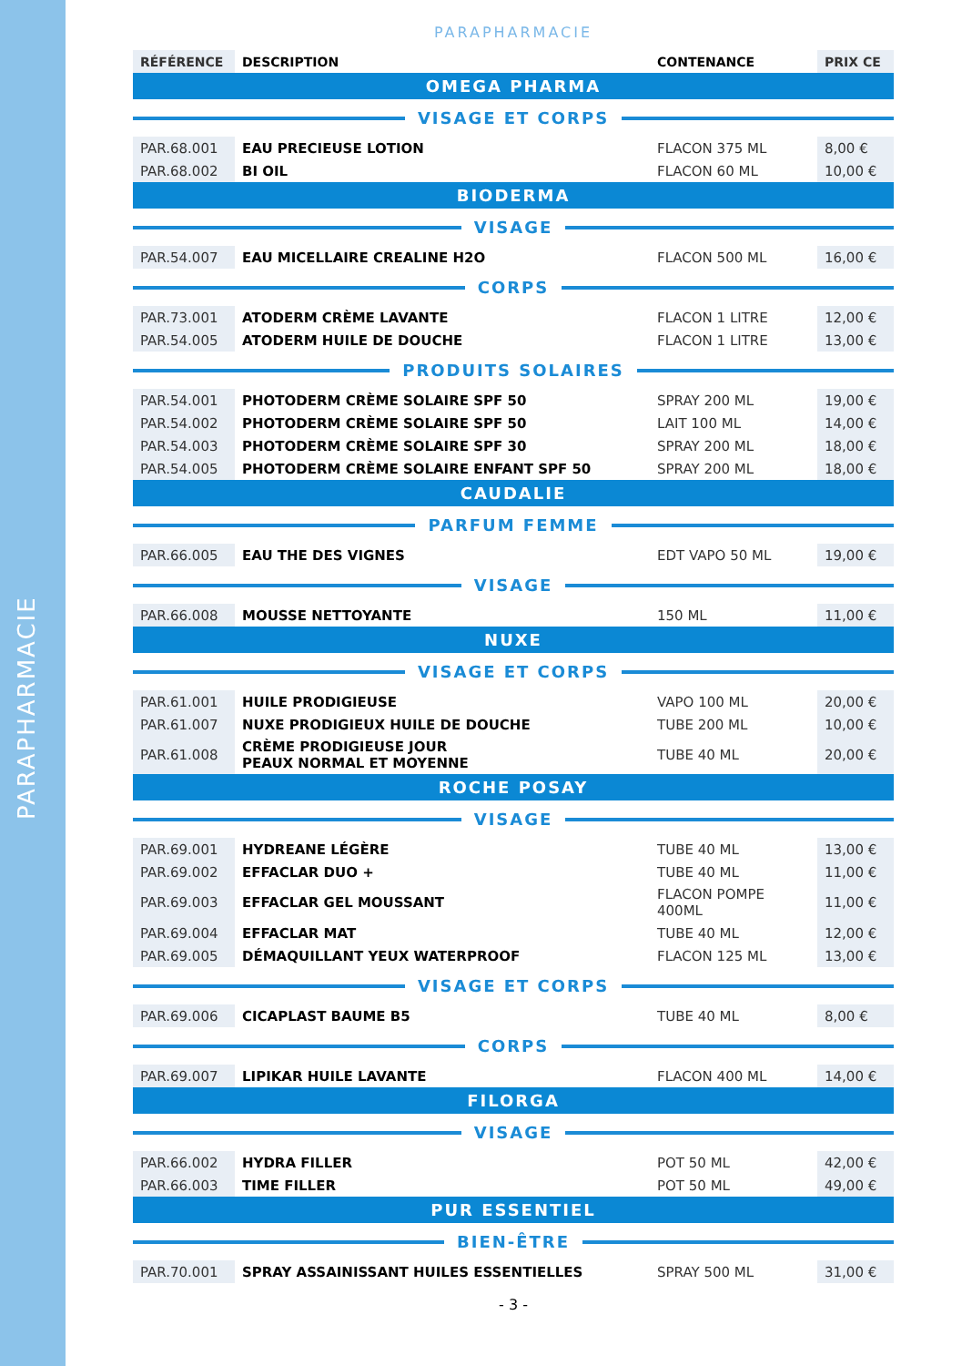PARAPHARMACIE
PARAPHARMACIE
| RÉFÉRENCE | DESCRIPTION | CONTENANCE | PRIX CE |
| --- | --- | --- | --- |
| OMEGA PHARMA | | | |
| VISAGE ET CORPS | | | |
| PAR.68.001 | EAU PRECIEUSE LOTION | FLACON 375 ML | 8,00 € |
| PAR.68.002 | BI OIL | FLACON 60 ML | 10,00 € |
| BIODERMA | | | |
| VISAGE | | | |
| PAR.54.007 | EAU MICELLAIRE CREALINE H2O | FLACON 500 ML | 16,00 € |
| CORPS | | | |
| PAR.73.001 | ATODERM CRÈME LAVANTE | FLACON 1 LITRE | 12,00 € |
| PAR.54.005 | ATODERM HUILE DE DOUCHE | FLACON 1 LITRE | 13,00 € |
| PRODUITS SOLAIRES | | | |
| PAR.54.001 | PHOTODERM CRÈME SOLAIRE SPF 50 | SPRAY 200 ML | 19,00 € |
| PAR.54.002 | PHOTODERM CRÈME SOLAIRE SPF 50 | LAIT 100 ML | 14,00 € |
| PAR.54.003 | PHOTODERM CRÈME SOLAIRE SPF 30 | SPRAY 200 ML | 18,00 € |
| PAR.54.005 | PHOTODERM CRÈME SOLAIRE ENFANT SPF 50 | SPRAY 200 ML | 18,00 € |
| CAUDALIE | | | |
| PARFUM FEMME | | | |
| PAR.66.005 | EAU THE DES VIGNES | EDT VAPO 50 ML | 19,00 € |
| VISAGE | | | |
| PAR.66.008 | MOUSSE NETTOYANTE | 150 ML | 11,00 € |
| NUXE | | | |
| VISAGE ET CORPS | | | |
| PAR.61.001 | HUILE PRODIGIEUSE | VAPO 100 ML | 20,00 € |
| PAR.61.007 | NUXE PRODIGIEUX HUILE DE DOUCHE | TUBE 200 ML | 10,00 € |
| PAR.61.008 | CRÈME PRODIGIEUSE JOUR PEAUX NORMAL ET MOYENNE | TUBE 40 ML | 20,00 € |
| ROCHE POSAY | | | |
| VISAGE | | | |
| PAR.69.001 | HYDREANE LÉGÈRE | TUBE 40 ML | 13,00 € |
| PAR.69.002 | EFFACLAR DUO + | TUBE 40 ML | 11,00 € |
| PAR.69.003 | EFFACLAR GEL MOUSSANT | FLACON POMPE 400ML | 11,00 € |
| PAR.69.004 | EFFACLAR MAT | TUBE 40 ML | 12,00 € |
| PAR.69.005 | DÉMAQUILLANT YEUX WATERPROOF | FLACON 125 ML | 13,00 € |
| VISAGE ET CORPS | | | |
| PAR.69.006 | CICAPLAST BAUME B5 | TUBE 40 ML | 8,00 € |
| CORPS | | | |
| PAR.69.007 | LIPIKAR HUILE LAVANTE | FLACON 400 ML | 14,00 € |
| FILORGA | | | |
| VISAGE | | | |
| PAR.66.002 | HYDRA FILLER | POT 50 ML | 42,00 € |
| PAR.66.003 | TIME FILLER | POT 50 ML | 49,00 € |
| PUR ESSENTIEL | | | |
| BIEN-ÊTRE | | | |
| PAR.70.001 | SPRAY ASSAINISSANT HUILES ESSENTIELLES | SPRAY 500 ML | 31,00 € |
- 3 -